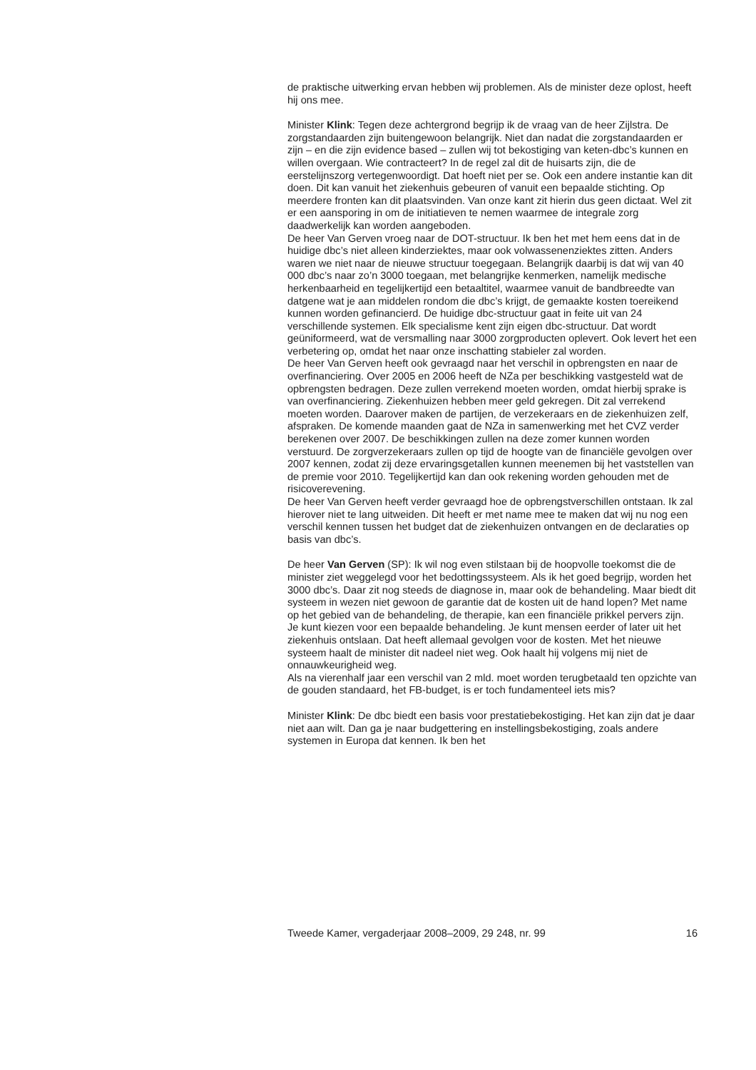de praktische uitwerking ervan hebben wij problemen. Als de minister deze oplost, heeft hij ons mee.
Minister Klink: Tegen deze achtergrond begrijp ik de vraag van de heer Zijlstra. De zorgstandaarden zijn buitengewoon belangrijk. Niet dan nadat die zorgstandaarden er zijn – en die zijn evidence based – zullen wij tot bekostiging van keten-dbc’s kunnen en willen overgaan. Wie contracteert? In de regel zal dit de huisarts zijn, die de eerstelijnszorg vertegenwoordigt. Dat hoeft niet per se. Ook een andere instantie kan dit doen. Dit kan vanuit het ziekenhuis gebeuren of vanuit een bepaalde stichting. Op meerdere fronten kan dit plaatsvinden. Van onze kant zit hierin dus geen dictaat. Wel zit er een aansporing in om de initiatieven te nemen waarmee de integrale zorg daadwerkelijk kan worden aangeboden.
De heer Van Gerven vroeg naar de DOT-structuur. Ik ben het met hem eens dat in de huidige dbc’s niet alleen kinderziektes, maar ook volwassenenziektes zitten. Anders waren we niet naar de nieuwe structuur toegegaan. Belangrijk daarbij is dat wij van 40 000 dbc’s naar zo’n 3000 toegaan, met belangrijke kenmerken, namelijk medische herkenbaarheid en tegelijkertijd een betaaltitel, waarmee vanuit de bandbreedte van datgene wat je aan middelen rondom die dbc’s krijgt, de gemaakte kosten toereikend kunnen worden gefinancierd. De huidige dbc-structuur gaat in feite uit van 24 verschillende systemen. Elk specialisme kent zijn eigen dbc-structuur. Dat wordt geüniformeerd, wat de versmalling naar 3000 zorgproducten oplevert. Ook levert het een verbetering op, omdat het naar onze inschatting stabieler zal worden.
De heer Van Gerven heeft ook gevraagd naar het verschil in opbrengsten en naar de overfinanciering. Over 2005 en 2006 heeft de NZa per beschikking vastgesteld wat de opbrengsten bedragen. Deze zullen verrekend moeten worden, omdat hierbij sprake is van overfinanciering. Ziekenhuizen hebben meer geld gekregen. Dit zal verrekend moeten worden. Daarover maken de partijen, de verzekeraars en de ziekenhuizen zelf, afspraken. De komende maanden gaat de NZa in samenwerking met het CVZ verder berekenen over 2007. De beschikkingen zullen na deze zomer kunnen worden verstuurd. De zorgverzekeraars zullen op tijd de hoogte van de financiële gevolgen over 2007 kennen, zodat zij deze ervaringsgetallen kunnen meenemen bij het vaststellen van de premie voor 2010. Tegelijkertijd kan dan ook rekening worden gehouden met de risicoverevening.
De heer Van Gerven heeft verder gevraagd hoe de opbrengstverschillen ontstaan. Ik zal hierover niet te lang uitweiden. Dit heeft er met name mee te maken dat wij nu nog een verschil kennen tussen het budget dat de ziekenhuizen ontvangen en de declaraties op basis van dbc’s.
De heer Van Gerven (SP): Ik wil nog even stilstaan bij de hoopvolle toekomst die de minister ziet weggelegd voor het bedottingssysteem. Als ik het goed begrijp, worden het 3000 dbc’s. Daar zit nog steeds de diagnose in, maar ook de behandeling. Maar biedt dit systeem in wezen niet gewoon de garantie dat de kosten uit de hand lopen? Met name op het gebied van de behandeling, de therapie, kan een financiële prikkel pervers zijn. Je kunt kiezen voor een bepaalde behandeling. Je kunt mensen eerder of later uit het ziekenhuis ontslaan. Dat heeft allemaal gevolgen voor de kosten. Met het nieuwe systeem haalt de minister dit nadeel niet weg. Ook haalt hij volgens mij niet de onnauwkeurigheid weg.
Als na vierenhalf jaar een verschil van 2 mld. moet worden terugbetaald ten opzichte van de gouden standaard, het FB-budget, is er toch fundamenteel iets mis?
Minister Klink: De dbc biedt een basis voor prestatiebekostiging. Het kan zijn dat je daar niet aan wilt. Dan ga je naar budgettering en instellingsbekostiging, zoals andere systemen in Europa dat kennen. Ik ben het
Tweede Kamer, vergaderjaar 2008–2009, 29 248, nr. 99 16